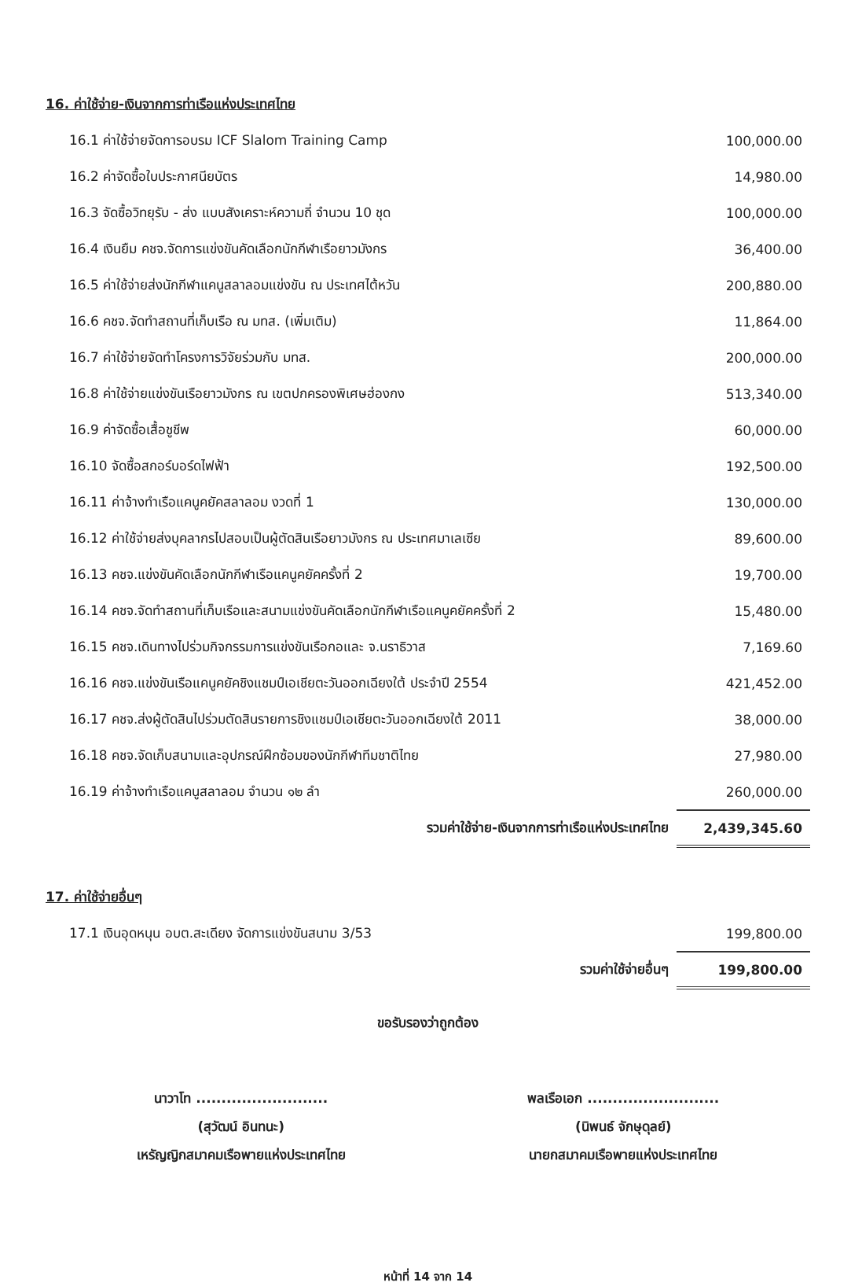16. ค่าใช้จ่าย-เงินจากการท่าเรือแห่งประเทศไทย
| 16.1 ค่าใช้จ่ายจัดการอบรม ICF Slalom Training Camp | 100,000.00 |
| 16.2 ค่าจัดซื้อใบประกาศนียบัตร | 14,980.00 |
| 16.3 จัดซื้อวิทยุรับ - ส่ง แบบสังเคราะห์ความถี่ จำนวน 10 ชุด | 100,000.00 |
| 16.4 เงินยืม คชจ.จัดการแข่งขันคัดเลือกนักกีฬาเรือยาวมังกร | 36,400.00 |
| 16.5 ค่าใช้จ่ายส่งนักกีฬาแคนูสลาลอมแข่งขัน ณ ประเทศไต้หวัน | 200,880.00 |
| 16.6 คชจ.จัดทำสถานที่เก็บเรือ ณ มทส. (เพิ่มเติม) | 11,864.00 |
| 16.7 ค่าใช้จ่ายจัดทำโครงการวิจัยร่วมกับ มทส. | 200,000.00 |
| 16.8 ค่าใช้จ่ายแข่งขันเรือยาวมังกร ณ เขตปกครองพิเศษฮ่องกง | 513,340.00 |
| 16.9 ค่าจัดซื้อเสื้อชูชีพ | 60,000.00 |
| 16.10 จัดซื้อสกอร์บอร์ดไฟฟ้า | 192,500.00 |
| 16.11 ค่าจ้างทำเรือแคนูคยัคสลาลอม งวดที่ 1 | 130,000.00 |
| 16.12 ค่าใช้จ่ายส่งบุคลากรไปสอบเป็นผู้ตัดสินเรือยาวมังกร ณ ประเทศมาเลเซีย | 89,600.00 |
| 16.13 คชจ.แข่งขันคัดเลือกนักกีฬาเรือแคนูคยัคครั้งที่ 2 | 19,700.00 |
| 16.14 คชจ.จัดทำสถานที่เก็บเรือและสนามแข่งขันคัดเลือกนักกีฬาเรือแคนูคยัคครั้งที่ 2 | 15,480.00 |
| 16.15 คชจ.เดินทางไปร่วมกิจกรรมการแข่งขันเรือกอและ จ.นราธิวาส | 7,169.60 |
| 16.16 คชจ.แข่งขันเรือแคนูคยัคชิงแชมป์เอเชียตะวันออกเฉียงใต้ ประจำปี 2554 | 421,452.00 |
| 16.17 คชจ.ส่งผู้ตัดสินไปร่วมตัดสินรายการชิงแชมป์เอเชียตะวันออกเฉียงใต้ 2011 | 38,000.00 |
| 16.18 คชจ.จัดเก็บสนามและอุปกรณ์ฝึกซ้อมของนักกีฬาทีมชาติไทย | 27,980.00 |
| 16.19 ค่าจ้างทำเรือแคนูสลาลอม จำนวน ๑๒ ลำ | 260,000.00 |
| รวมค่าใช้จ่าย-เงินจากการท่าเรือแห่งประเทศไทย | 2,439,345.60 |
17. ค่าใช้จ่ายอื่นๆ
| 17.1 เงินอุดหนุน อบต.สะเดียง จัดการแข่งขันสนาม 3/53 | 199,800.00 |
| รวมค่าใช้จ่ายอื่นๆ | 199,800.00 |
ขอรับรองว่าถูกต้อง
นาวาโท ..........................
(สุวัฒน์ อินทนะ)
เหรัญญิกสมาคมเรือพายแห่งประเทศไทย
พลเรือเอก ..........................
(นิพนธ์ จักษุดุลย์)
นายกสมาคมเรือพายแห่งประเทศไทย
หน้าที่ 14 จาก 14